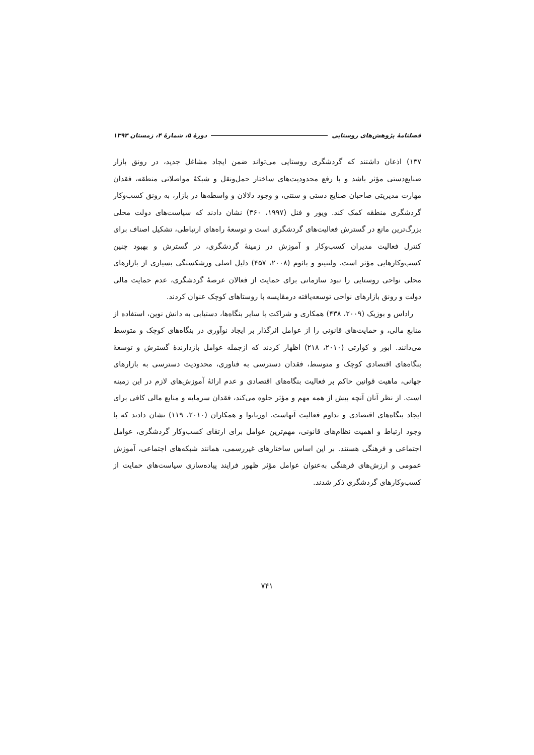فصلنامهٔ پژوهش‌های روستایی دورهٔ ۵، شمارهٔ ۴، زمستان ۱۳۹۳
۱۳۷) اذعان داشتند که گردشگری روستایی می‌تواند ضمن ایجاد مشاغل جدید، در رونق بازار صنایع‌دستی مؤثر باشد و با رفع محدودیت‌های ساختار حمل‌ونقل و شبکهٔ مواصلاتی منطقه، فقدان مهارت مدیریتی صاحبان صنایع دستی و سنتی، و وجود دلالان و واسطه‌ها در بازار، به رونق کسب‌وکار گردشگری منطقه کمک کند. ویور و فنل (۱۹۹۷، ۳۶۰) نشان دادند که سیاست‌های دولت محلی بزرگ‌ترین مانع در گسترش فعالیت‌های گردشگری است و توسعهٔ راه‌های ارتباطی، تشکیل اصناف برای کنترل فعالیت مدیران کسب‌وکار و آموزش در زمینهٔ گردشگری، در گسترش و بهبود چنین کسب‌وکارهایی مؤثر است. ولنتینو و بائوم (۲۰۰۸، ۴۵۷) دلیل اصلی ورشکستگی بسیاری از بازارهای محلی نواحی روستایی را نبود سازمانی برای حمایت از فعالان عرصهٔ گردشگری، عدم حمایت مالی دولت و رونق بازارهای نواحی توسعه‌یافته درمقایسه با روستاهای کوچک عنوان کردند.
راداس و بوزیک (۲۰۰۹، ۴۳۸) همکاری و شراکت با سایر بنگاه‌ها، دستیابی به دانش نوین، استفاده از منابع مالی، و حمایت‌های قانونی را از عوامل اثرگذار بر ایجاد نوآوری در بنگاه‌های کوچک و متوسط می‌دانند. ابور و کوارتی (۲۰۱۰، ۲۱۸) اظهار کردند که ازجمله عوامل بازدارندهٔ گسترش و توسعهٔ بنگاه‌های اقتصادی کوچک و متوسط، فقدان دسترسی به فناوری، محدودیت دسترسی به بازارهای جهانی، ماهیت قوانین حاکم بر فعالیت بنگاه‌های اقتصادی و عدم ارائهٔ آموزش‌های لازم در این زمینه است. از نظر آنان آنچه بیش از همه مهم و مؤثر جلوه می‌کند، فقدان سرمایه و منابع مالی کافی برای ایجاد بنگاه‌های اقتصادی و تداوم فعالیت آنهاست. اوربانوا و همکاران (۲۰۱۰، ۱۱۹) نشان دادند که با وجود ارتباط و اهمیت نظام‌های قانونی، مهم‌ترین عوامل برای ارتقای کسب‌وکار گردشگری، عوامل اجتماعی و فرهنگی هستند. بر این اساس ساختارهای غیررسمی، همانند شبکه‌های اجتماعی، آموزش عمومی و ارزش‌های فرهنگی به‌عنوان عوامل مؤثر ظهور فرایند پیاده‌سازی سیاست‌های حمایت از کسب‌وکارهای گردشگری ذکر شدند.
۷۴۱